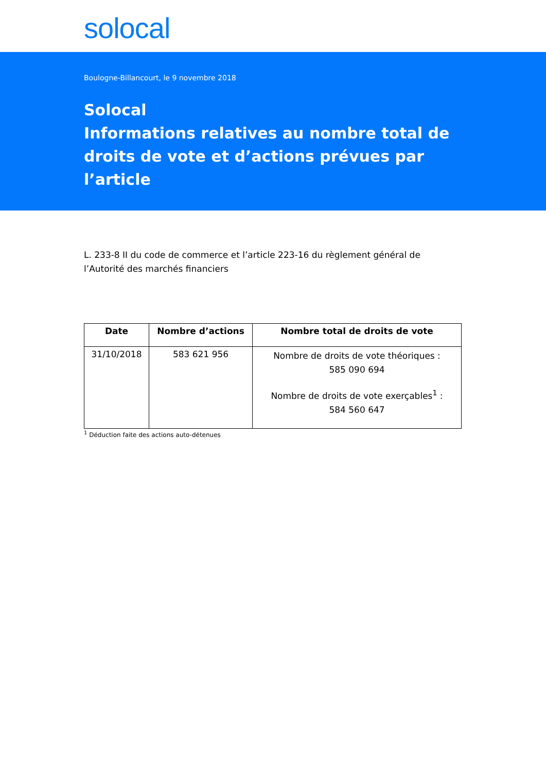solocal
Boulogne-Billancourt, le 9 novembre 2018
Solocal
Informations relatives au nombre total de droits de vote et d’actions prévues par l’article
L. 233-8 II du code de commerce et l’article 223-16 du règlement général de l’Autorité des marchés financiers
| Date | Nombre d’actions | Nombre total de droits de vote |
| --- | --- | --- |
| 31/10/2018 | 583 621 956 | Nombre de droits de vote théoriques : 585 090 694 Nombre de droits de vote exerçables<sup>1</sup> : 584 560 647 |
<sup>1</sup> Déduction faite des actions auto-détenues